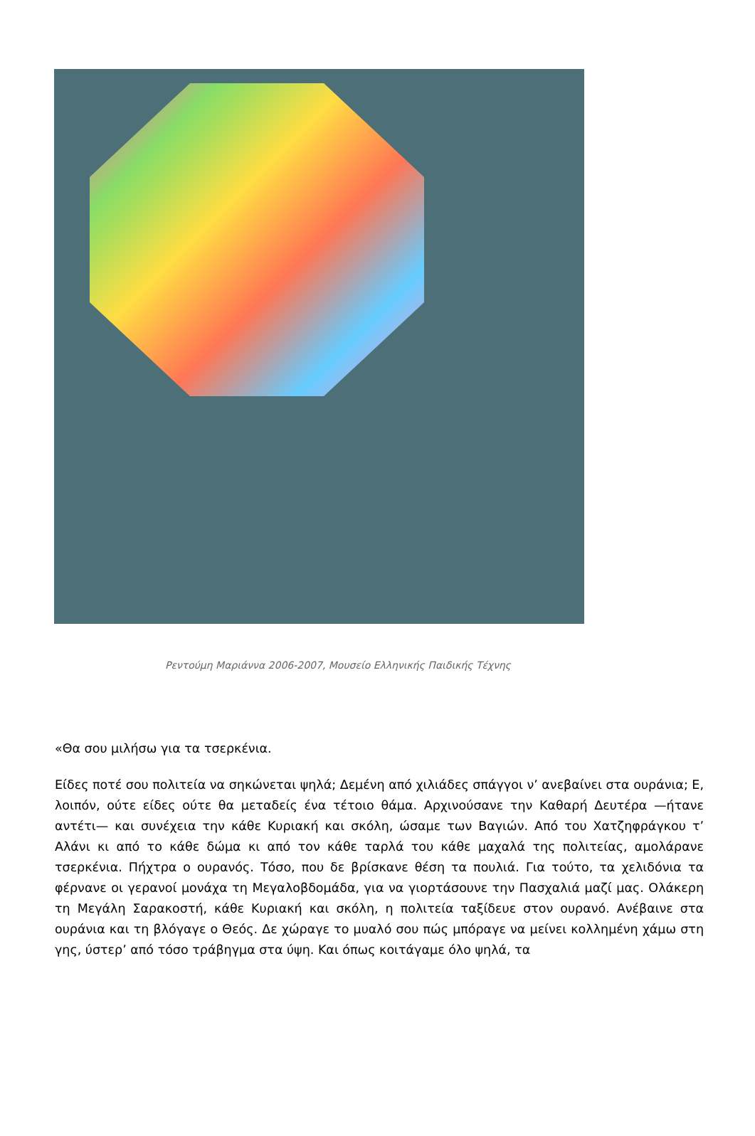Ρεντούμη Μαριάννα 2006-2007, Μουσείο Ελληνικής Παιδικής Τέχνης
«Θα σου μιλήσω για τα τσερκένια.
Είδες ποτέ σου πολιτεία να σηκώνεται ψηλά; Δεμένη από χιλιάδες σπάγγοι ν’ ανεβαίνει στα ουράνια; Ε, λοιπόν, ούτε είδες ούτε θα μεταδείς ένα τέτοιο θάμα. Αρχινούσανε την Καθαρή Δευτέρα —ήτανε αντέτι— και συνέχεια την κάθε Κυριακή και σκόλη, ώσαμε των Βαγιών. Από του Χατζηφράγκου τ’ Αλάνι κι από το κάθε δώμα κι από τον κάθε ταρλά του κάθε μαχαλά της πολιτείας, αμολάρανε τσερκένια. Πήχτρα ο ουρανός. Τόσο, που δε βρίσκανε θέση τα πουλιά. Για τούτο, τα χελιδόνια τα φέρνανε οι γερανοί μονάχα τη Μεγαλοβδομάδα, για να γιορτάσουνε την Πασχαλιά μαζί μας. Ολάκερη τη Μεγάλη Σαρακοστή, κάθε Κυριακή και σκόλη, η πολιτεία ταξίδευε στον ουρανό. Ανέβαινε στα ουράνια και τη βλόγαγε ο Θεός. Δε χώραγε το μυαλό σου πώς μπόραγε να μείνει κολλημένη χάμω στη γης, ύστερ’ από τόσο τράβηγμα στα ύψη. Και όπως κοιτάγαμε όλο ψηλά, τα